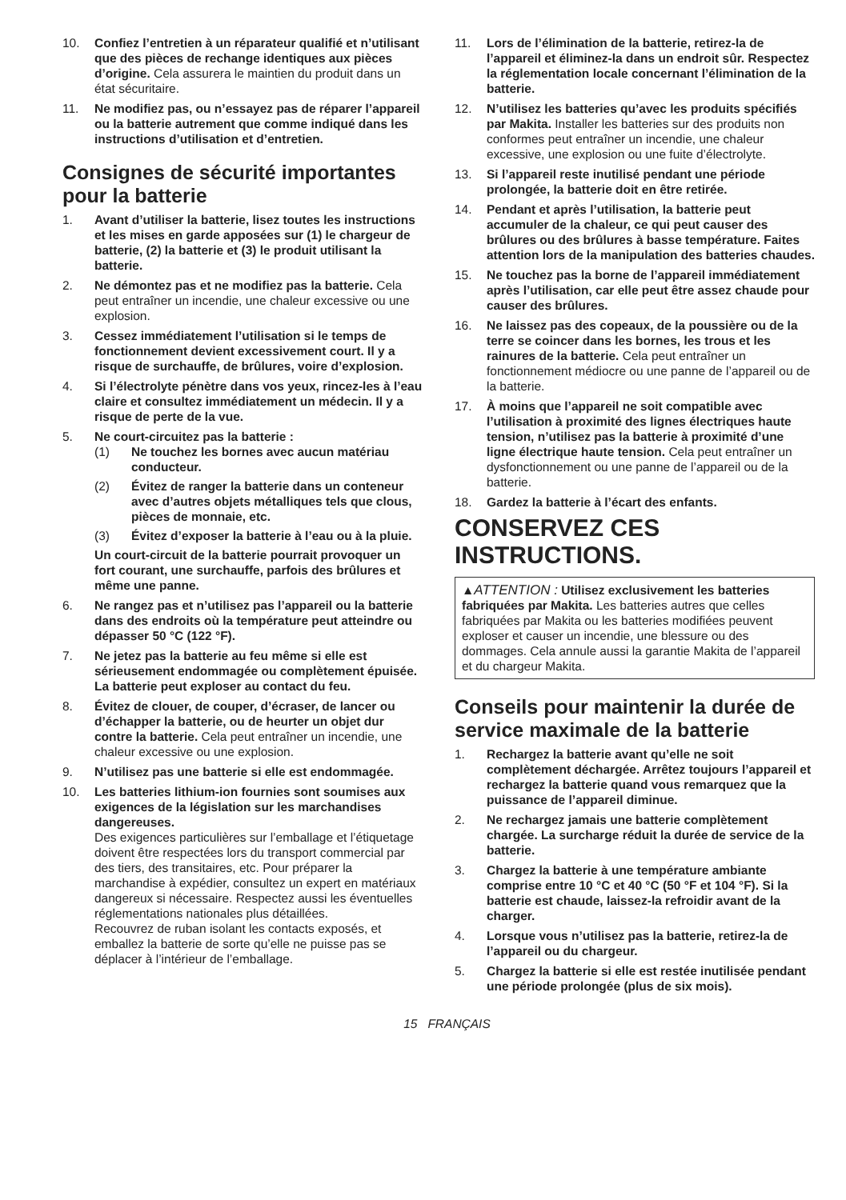10. Confiez l’entretien à un réparateur qualifié et n’utilisant que des pièces de rechange identiques aux pièces d’origine. Cela assurera le maintien du produit dans un état sécuritaire.
11. Ne modifiez pas, ou n’essayez pas de réparer l’appareil ou la batterie autrement que comme indiqué dans les instructions d’utilisation et d’entretien.
Consignes de sécurité importantes pour la batterie
1. Avant d’utiliser la batterie, lisez toutes les instructions et les mises en garde apposées sur (1) le chargeur de batterie, (2) la batterie et (3) le produit utilisant la batterie.
2. Ne démontez pas et ne modifiez pas la batterie. Cela peut entraîner un incendie, une chaleur excessive ou une explosion.
3. Cessez immédiatement l’utilisation si le temps de fonctionnement devient excessivement court. Il y a risque de surchauffe, de brûlures, voire d’explosion.
4. Si l’électrolyte pénètre dans vos yeux, rincez-les à l’eau claire et consultez immédiatement un médecin. Il y a risque de perte de la vue.
5. Ne court-circuitez pas la batterie :
(1) Ne touchez les bornes avec aucun matériau conducteur.
(2) Évitez de ranger la batterie dans un conteneur avec d’autres objets métalliques tels que clous, pièces de monnaie, etc.
(3) Évitez d’exposer la batterie à l’eau ou à la pluie.
Un court-circuit de la batterie pourrait provoquer un fort courant, une surchauffe, parfois des brûlures et même une panne.
6. Ne rangez pas et n’utilisez pas l’appareil ou la batterie dans des endroits où la température peut atteindre ou dépasser 50 °C (122 °F).
7. Ne jetez pas la batterie au feu même si elle est sérieusement endommagée ou complètement épuisée. La batterie peut exploser au contact du feu.
8. Évitez de clouer, de couper, d’écraser, de lancer ou d’échapper la batterie, ou de heurter un objet dur contre la batterie. Cela peut entraîner un incendie, une chaleur excessive ou une explosion.
9. N’utilisez pas une batterie si elle est endommagée.
10. Les batteries lithium-ion fournies sont soumises aux exigences de la législation sur les marchandises dangereuses.
Des exigences particulières sur l’emballage et l’étiquetage doivent être respectées lors du transport commercial par des tiers, des transitaires, etc. Pour préparer la marchandise à expédier, consultez un expert en matériaux dangereux si nécessaire. Respectez aussi les éventuelles réglementations nationales plus détaillées.
Recouvrez de ruban isolant les contacts exposés, et emballez la batterie de sorte qu’elle ne puisse pas se déplacer à l’intérieur de l’emballage.
11. Lors de l’élimination de la batterie, retirez-la de l’appareil et éliminez-la dans un endroit sûr. Respectez la réglementation locale concernant l’élimination de la batterie.
12. N’utilisez les batteries qu’avec les produits spécifiés par Makita. Installer les batteries sur des produits non conformes peut entraîner un incendie, une chaleur excessive, une explosion ou une fuite d’électrolyte.
13. Si l’appareil reste inutilisé pendant une période prolongée, la batterie doit en être retirée.
14. Pendant et après l’utilisation, la batterie peut accumuler de la chaleur, ce qui peut causer des brûlures ou des brûlures à basse température. Faites attention lors de la manipulation des batteries chaudes.
15. Ne touchez pas la borne de l’appareil immédiatement après l’utilisation, car elle peut être assez chaude pour causer des brûlures.
16. Ne laissez pas des copeaux, de la poussière ou de la terre se coincer dans les bornes, les trous et les rainures de la batterie. Cela peut entraîner un fonctionnement médiocre ou une panne de l’appareil ou de la batterie.
17. À moins que l’appareil ne soit compatible avec l’utilisation à proximité des lignes électriques haute tension, n’utilisez pas la batterie à proximité d’une ligne électrique haute tension. Cela peut entraîner un dysfonctionnement ou une panne de l’appareil ou de la batterie.
18. Gardez la batterie à l’écart des enfants.
CONSERVEZ CES INSTRUCTIONS.
▲ATTENTION : Utilisez exclusivement les batteries fabriquées par Makita. Les batteries autres que celles fabriquées par Makita ou les batteries modifiées peuvent exploser et causer un incendie, une blessure ou des dommages. Cela annule aussi la garantie Makita de l’appareil et du chargeur Makita.
Conseils pour maintenir la durée de service maximale de la batterie
1. Rechargez la batterie avant qu’elle ne soit complètement déchargée. Arrêtez toujours l’appareil et rechargez la batterie quand vous remarquez que la puissance de l’appareil diminue.
2. Ne rechargez jamais une batterie complètement chargée. La surcharge réduit la durée de service de la batterie.
3. Chargez la batterie à une température ambiante comprise entre 10 °C et 40 °C (50 °F et 104 °F). Si la batterie est chaude, laissez-la refroidir avant de la charger.
4. Lorsque vous n’utilisez pas la batterie, retirez-la de l’appareil ou du chargeur.
5. Chargez la batterie si elle est restée inutilisée pendant une période prolongée (plus de six mois).
15 FRANÇAIS